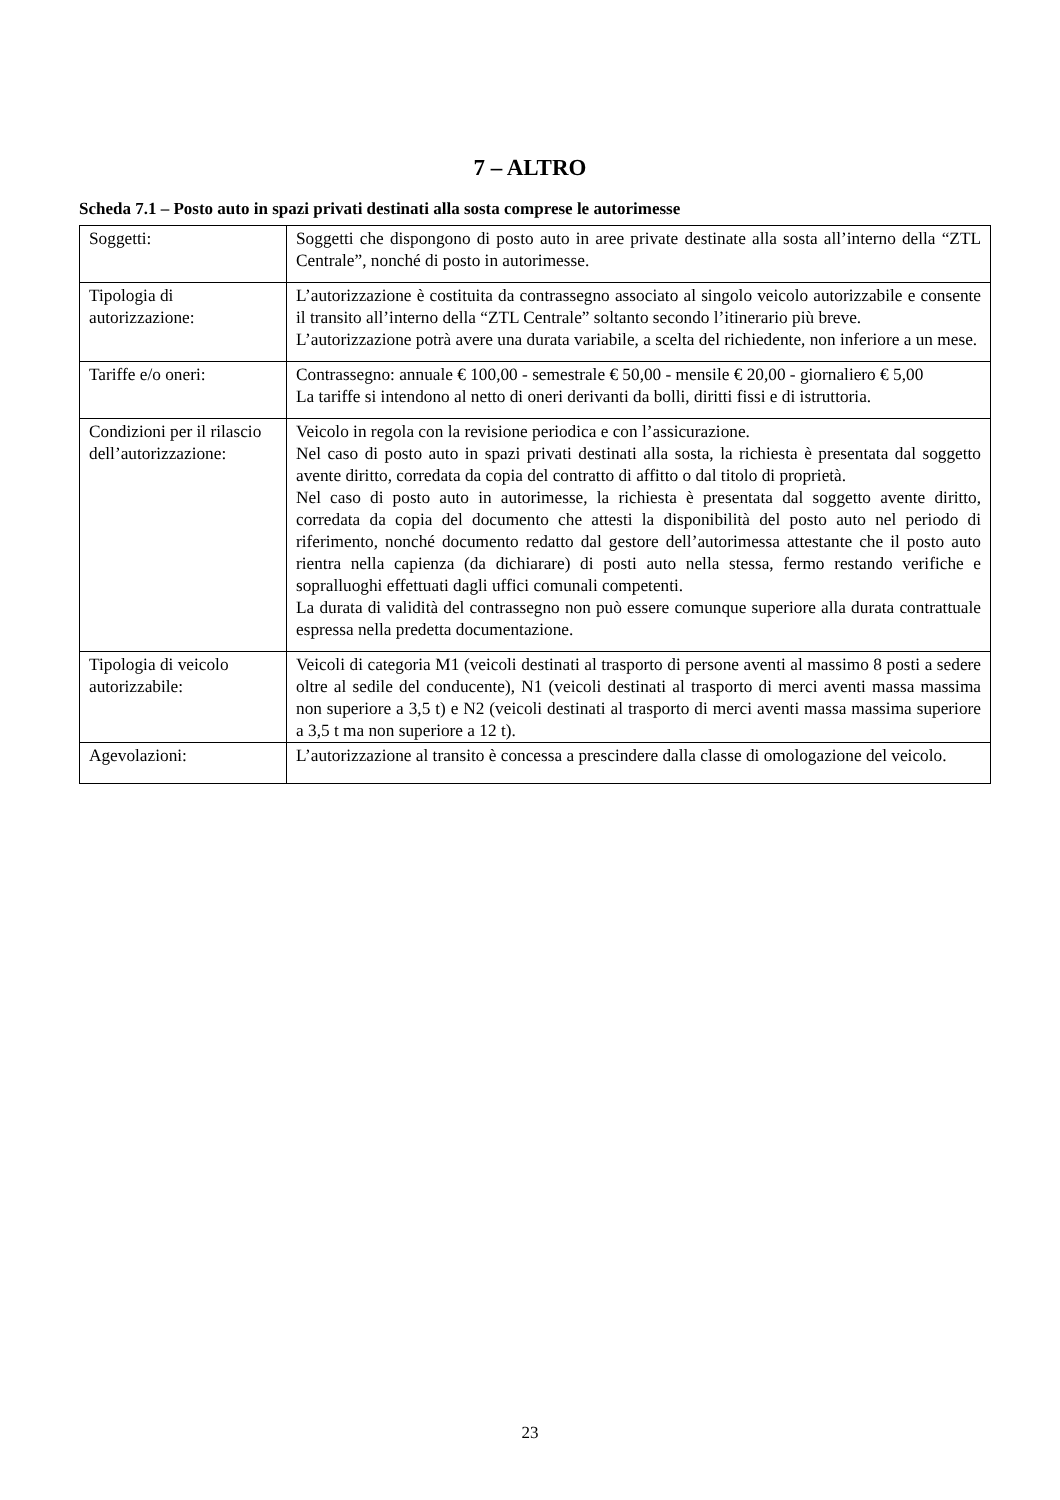7 – ALTRO
Scheda 7.1 – Posto auto in spazi privati destinati alla sosta comprese le autorimesse
| Soggetti: | Soggetti che dispongono di posto auto in aree private destinate alla sosta all’interno della “ZTL Centrale”, nonché di posto in autorimesse. |
| Tipologia di autorizzazione: | L’autorizzazione è costituita da contrassegno associato al singolo veicolo autorizzabile e consente il transito all’interno della “ZTL Centrale” soltanto secondo l’itinerario più breve. L’autorizzazione potrà avere una durata variabile, a scelta del richiedente, non inferiore a un mese. |
| Tariffe e/o oneri: | Contrassegno: annuale € 100,00 - semestrale € 50,00 - mensile € 20,00 - giornaliero € 5,00 La tariffe si intendono al netto di oneri derivanti da bolli, diritti fissi e di istruttoria. |
| Condizioni per il rilascio dell’autorizzazione: | Veicolo in regola con la revisione periodica e con l’assicurazione. Nel caso di posto auto in spazi privati destinati alla sosta, la richiesta è presentata dal soggetto avente diritto, corredata da copia del contratto di affitto o dal titolo di proprietà. Nel caso di posto auto in autorimesse, la richiesta è presentata dal soggetto avente diritto, corredata da copia del documento che attesti la disponibilità del posto auto nel periodo di riferimento, nonché documento redatto dal gestore dell’autorimessa attestante che il posto auto rientra nella capienza (da dichiarare) di posti auto nella stessa, fermo restando verifiche e sopralluoghi effettuati dagli uffici comunali competenti. La durata di validità del contrassegno non può essere comunque superiore alla durata contrattuale espressa nella predetta documentazione. |
| Tipologia di veicolo autorizzabile: | Veicoli di categoria M1 (veicoli destinati al trasporto di persone aventi al massimo 8 posti a sedere oltre al sedile del conducente), N1 (veicoli destinati al trasporto di merci aventi massa massima non superiore a 3,5 t) e N2 (veicoli destinati al trasporto di merci aventi massa massima superiore a 3,5 t ma non superiore a 12 t). |
| Agevolazioni: | L’autorizzazione al transito è concessa a prescindere dalla classe di omologazione del veicolo. |
23